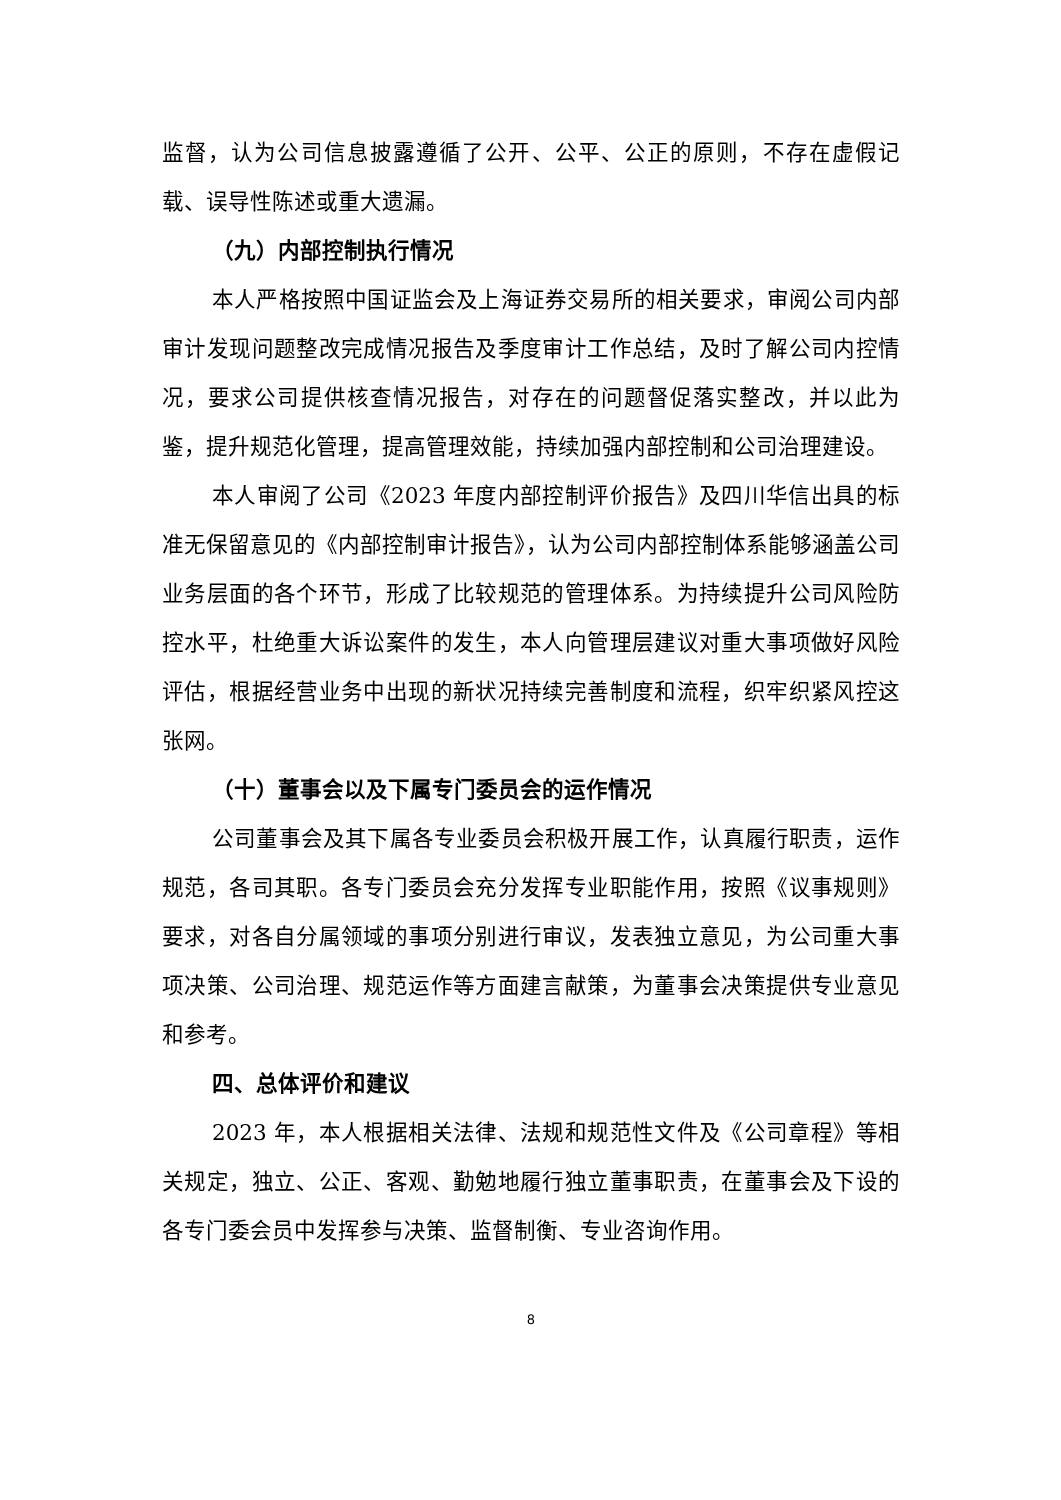监督，认为公司信息披露遵循了公开、公平、公正的原则，不存在虚假记载、误导性陈述或重大遗漏。
（九）内部控制执行情况
本人严格按照中国证监会及上海证券交易所的相关要求，审阅公司内部审计发现问题整改完成情况报告及季度审计工作总结，及时了解公司内控情况，要求公司提供核查情况报告，对存在的问题督促落实整改，并以此为鉴，提升规范化管理，提高管理效能，持续加强内部控制和公司治理建设。
本人审阅了公司《2023 年度内部控制评价报告》及四川华信出具的标准无保留意见的《内部控制审计报告》，认为公司内部控制体系能够涵盖公司业务层面的各个环节，形成了比较规范的管理体系。为持续提升公司风险防控水平，杜绝重大诉讼案件的发生，本人向管理层建议对重大事项做好风险评估，根据经营业务中出现的新状况持续完善制度和流程，织牢织紧风控这张网。
（十）董事会以及下属专门委员会的运作情况
公司董事会及其下属各专业委员会积极开展工作，认真履行职责，运作规范，各司其职。各专门委员会充分发挥专业职能作用，按照《议事规则》要求，对各自分属领域的事项分别进行审议，发表独立意见，为公司重大事项决策、公司治理、规范运作等方面建言献策，为董事会决策提供专业意见和参考。
四、总体评价和建议
2023 年，本人根据相关法律、法规和规范性文件及《公司章程》等相关规定，独立、公正、客观、勤勉地履行独立董事职责，在董事会及下设的各专门委会员中发挥参与决策、监督制衡、专业咨询作用。
8